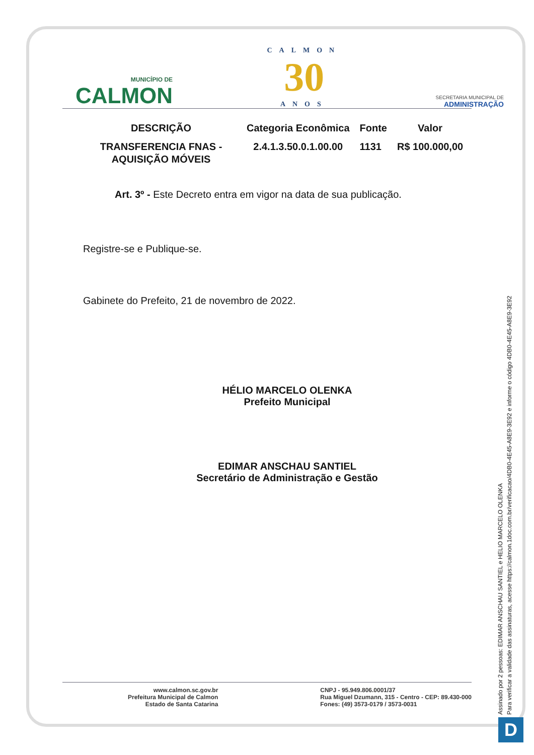MUNICÍPIO DE
CALMON
CALMON
30
ANOS
SECRETARIA MUNICIPAL DE
ADMINISTRAÇÃO
| DESCRIÇÃO | Categoria Econômica | Fonte | Valor |
| --- | --- | --- | --- |
| TRANSFERENCIA FNAS - AQUISIÇÃO MÓVEIS | 2.4.1.3.50.0.1.00.00 | 1131 | R$ 100.000,00 |
Art. 3º - Este Decreto entra em vigor na data de sua publicação.
Registre-se e Publique-se.
Gabinete do Prefeito, 21 de novembro de 2022.
HÉLIO MARCELO OLENKA
Prefeito Municipal
EDIMAR ANSCHAU SANTIEL
Secretário de Administração e Gestão
www.calmon.sc.gov.br
Prefeitura Municipal de Calmon
Estado de Santa Catarina
CNPJ - 95.949.806.0001/37
Rua Miguel Dzumann, 315 - Centro - CEP: 89.430-000
Fones: (49) 3573-0179 / 3573-0031
Assinado por 2 pessoas: EDIMAR ANSCHAU SANTIEL e HELIO MARCELO OLENKA
Para verificar a validade das assinaturas, acesse https://calmon.1doc.com.br/verificacao/4DB0-4E45-A8E9-3E92 e informe o código 4DB0-4E45-A8E9-3E92
D